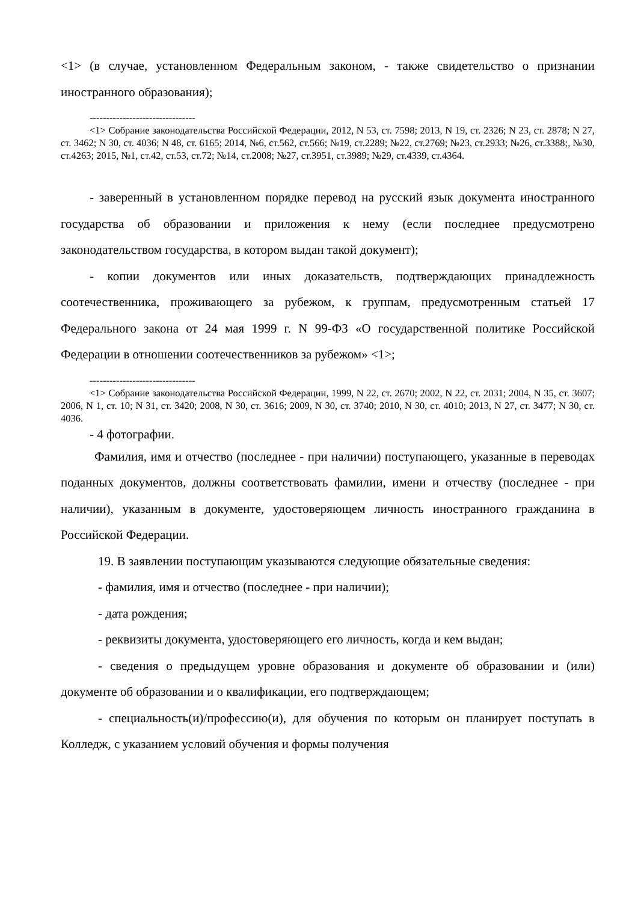<1> (в случае, установленном Федеральным законом, - также свидетельство о признании иностранного образования);
--------------------------------
<1> Собрание законодательства Российской Федерации, 2012, N 53, ст. 7598; 2013, N 19, ст. 2326; N 23, ст. 2878; N 27, ст. 3462; N 30, ст. 4036; N 48, ст. 6165; 2014, №6, ст.562, ст.566; №19, ст.2289; №22, ст.2769; №23, ст.2933; №26, ст.3388;, №30, ст.4263; 2015, №1, ст.42, ст.53, ст.72; №14, ст.2008; №27, ст.3951, ст.3989; №29, ст.4339, ст.4364.
- заверенный в установленном порядке перевод на русский язык документа иностранного государства об образовании и приложения к нему (если последнее предусмотрено законодательством государства, в котором выдан такой документ);
- копии документов или иных доказательств, подтверждающих принадлежность соотечественника, проживающего за рубежом, к группам, предусмотренным статьей 17 Федерального закона от 24 мая 1999 г. N 99-ФЗ «О государственной политике Российской Федерации в отношении соотечественников за рубежом» <1>;
--------------------------------
<1> Собрание законодательства Российской Федерации, 1999, N 22, ст. 2670; 2002, N 22, ст. 2031; 2004, N 35, ст. 3607; 2006, N 1, ст. 10; N 31, ст. 3420; 2008, N 30, ст. 3616; 2009, N 30, ст. 3740; 2010, N 30, ст. 4010; 2013, N 27, ст. 3477; N 30, ст. 4036.
- 4 фотографии.
Фамилия, имя и отчество (последнее - при наличии) поступающего, указанные в переводах поданных документов, должны соответствовать фамилии, имени и отчеству (последнее - при наличии), указанным в документе, удостоверяющем личность иностранного гражданина в Российской Федерации.
19. В заявлении поступающим указываются следующие обязательные сведения:
- фамилия, имя и отчество (последнее - при наличии);
- дата рождения;
- реквизиты документа, удостоверяющего его личность, когда и кем выдан;
- сведения о предыдущем уровне образования и документе об образовании и (или) документе об образовании и о квалификации, его подтверждающем;
- специальность(и)/профессию(и), для обучения по которым он планирует поступать в Колледж, с указанием условий обучения и формы получения